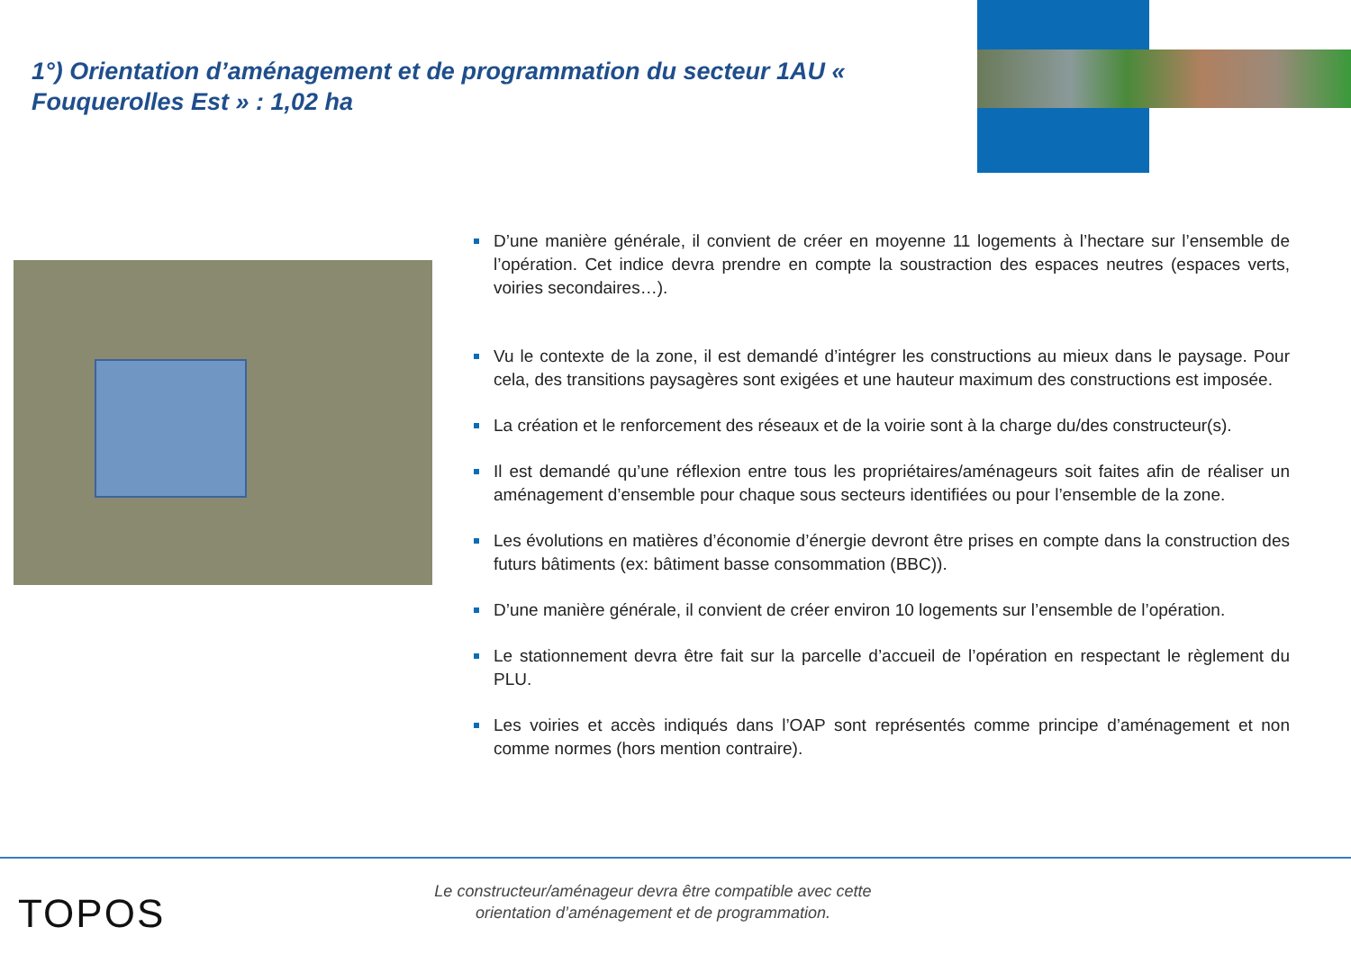1°) Orientation d’aménagement et de programmation du secteur 1AU « Fouquerolles Est » : 1,02 ha
D’une manière générale, il convient de créer en moyenne 11 logements à l’hectare sur l’ensemble de l’opération. Cet indice devra prendre en compte la soustraction des espaces neutres (espaces verts, voiries secondaires…).
Vu le contexte de la zone, il est demandé d’intégrer les constructions au mieux dans le paysage. Pour cela, des transitions paysagères sont exigées et une hauteur maximum des constructions est imposée.
La création et le renforcement des réseaux et de la voirie sont à la charge du/des constructeur(s).
Il est demandé qu’une réflexion entre tous les propriétaires/aménageurs soit faites afin de réaliser un aménagement d’ensemble pour chaque sous secteurs identifiées ou pour l’ensemble de la zone.
Les évolutions en matières d’économie d’énergie devront être prises en compte dans la construction des futurs bâtiments (ex: bâtiment basse consommation (BBC)).
D’une manière générale, il convient de créer environ 10 logements sur l’ensemble de l’opération.
Le stationnement devra être fait sur la parcelle d’accueil de l’opération en respectant le règlement du PLU.
Les voiries et accès indiqués dans l’OAP sont représentés comme principe d’aménagement et non comme normes (hors mention contraire).
TOPOS
Le constructeur/aménageur devra être compatible avec cette
orientation d’aménagement et de programmation.